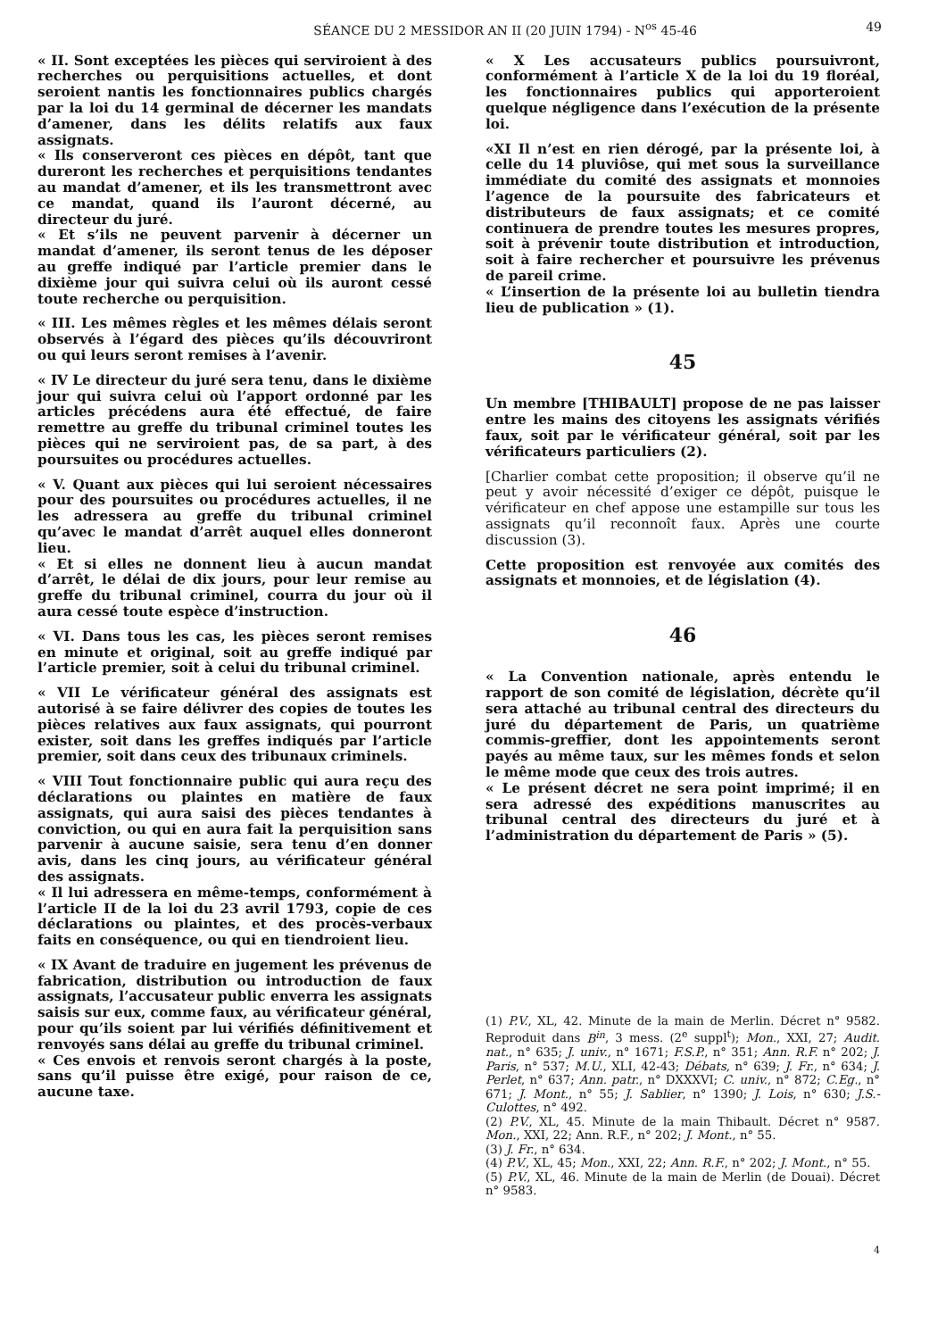SÉANCE DU 2 MESSIDOR AN II (20 JUIN 1794) - N<sup>os</sup> 45-46 49
« II. Sont exceptées les pièces qui serviroient à des recherches ou perquisitions actuelles, et dont seroient nantis les fonctionnaires publics chargés par la loi du 14 germinal de décerner les mandats d’amener, dans les délits relatifs aux faux assignats.
« Ils conserveront ces pièces en dépôt, tant que dureront les recherches et perquisitions tendantes au mandat d’amener, et ils les transmettront avec ce mandat, quand ils l’auront décerné, au directeur du juré.
« Et s’ils ne peuvent parvenir à décerner un mandat d’amener, ils seront tenus de les déposer au greffe indiqué par l’article premier dans le dixième jour qui suivra celui où ils auront cessé toute recherche ou perquisition.
« III. Les mêmes règles et les mêmes délais seront observés à l’égard des pièces qu’ils découvriront ou qui leurs seront remises à l’avenir.
« IV Le directeur du juré sera tenu, dans le dixième jour qui suivra celui où l’apport ordonné par les articles précédens aura été effectué, de faire remettre au greffe du tribunal criminel toutes les pièces qui ne serviroient pas, de sa part, à des poursuites ou procédures actuelles.
« V. Quant aux pièces qui lui seroient nécessaires pour des poursuites ou procédures actuelles, il ne les adressera au greffe du tribunal criminel qu’avec le mandat d’arrêt auquel elles donneront lieu.
« Et si elles ne donnent lieu à aucun mandat d’arrêt, le délai de dix jours, pour leur remise au greffe du tribunal criminel, courra du jour où il aura cessé toute espèce d’instruction.
« VI. Dans tous les cas, les pièces seront remises en minute et original, soit au greffe indiqué par l’article premier, soit à celui du tribunal criminel.
« VII Le vérificateur général des assignats est autorisé à se faire délivrer des copies de toutes les pièces relatives aux faux assignats, qui pourront exister, soit dans les greffes indiqués par l’article premier, soit dans ceux des tribunaux criminels.
« VIII Tout fonctionnaire public qui aura reçu des déclarations ou plaintes en matière de faux assignats, qui aura saisi des pièces tendantes à conviction, ou qui en aura fait la perquisition sans parvenir à aucune saisie, sera tenu d’en donner avis, dans les cinq jours, au vérificateur général des assignats.
« Il lui adressera en même-temps, conformément à l’article II de la loi du 23 avril 1793, copie de ces déclarations ou plaintes, et des procès-verbaux faits en conséquence, ou qui en tiendroient lieu.
« IX Avant de traduire en jugement les prévenus de fabrication, distribution ou introduction de faux assignats, l’accusateur public enverra les assignats saisis sur eux, comme faux, au vérificateur général, pour qu’ils soient par lui vérifiés définitivement et renvoyés sans délai au greffe du tribunal criminel.
« Ces envois et renvois seront chargés à la poste, sans qu’il puisse être exigé, pour raison de ce, aucune taxe.
« X Les accusateurs publics poursuivront, conformément à l’article X de la loi du 19 floréal, les fonctionnaires publics qui apporteroient quelque négligence dans l’exécution de la présente loi.
«XI Il n’est en rien dérogé, par la présente loi, à celle du 14 pluviôse, qui met sous la surveillance immédiate du comité des assignats et monnoies l’agence de la poursuite des fabricateurs et distributeurs de faux assignats; et ce comité continuera de prendre toutes les mesures propres, soit à prévenir toute distribution et introduction, soit à faire rechercher et poursuivre les prévenus de pareil crime.
« L’insertion de la présente loi au bulletin tiendra lieu de publication » (1).
45
Un membre [THIBAULT] propose de ne pas laisser entre les mains des citoyens les assignats vérifiés faux, soit par le vérificateur général, soit par les vérificateurs particuliers (2).
[Charlier combat cette proposition; il observe qu’il ne peut y avoir nécessité d’exiger ce dépôt, puisque le vérificateur en chef appose une estampille sur tous les assignats qu’il reconnoît faux. Après une courte discussion (3).
Cette proposition est renvoyée aux comités des assignats et monnoies, et de législation (4).
46
« La Convention nationale, après entendu le rapport de son comité de législation, décrète qu’il sera attaché au tribunal central des directeurs du juré du département de Paris, un quatrième commis-greffier, dont les appointements seront payés au même taux, sur les mêmes fonds et selon le même mode que ceux des trois autres.
« Le présent décret ne sera point imprimé; il en sera adressé des expéditions manuscrites au tribunal central des directeurs du juré et à l’administration du département de Paris » (5).
(1) P.V., XL, 42. Minute de la main de Merlin. Décret n° 9582. Reproduit dans B<sup>in</sup>, 3 mess. (2<sup>e</sup> suppl<sup>t</sup>); Mon., XXI, 27; Audit. nat., n° 635; J. univ., n° 1671; F.S.P., n° 351; Ann. R.F. n° 202; J. Paris, n° 537; M.U., XLI, 42-43; Débats, n° 639; J. Fr., n° 634; J. Perlet, n° 637; Ann. patr., n° DXXXVI; C. univ., n° 872; C.Eg., n° 671; J. Mont., n° 55; J. Sablier, n° 1390; J. Lois, n° 630; J.S.-Culottes, n° 492.
(2) P.V., XL, 45. Minute de la main Thibault. Décret n° 9587. Mon., XXI, 22; Ann. R.F., n° 202; J. Mont., n° 55.
(3) J. Fr., n° 634.
(4) P.V., XL, 45; Mon., XXI, 22; Ann. R.F., n° 202; J. Mont., n° 55.
(5) P.V., XL, 46. Minute de la main de Merlin (de Douai). Décret n° 9583.
4